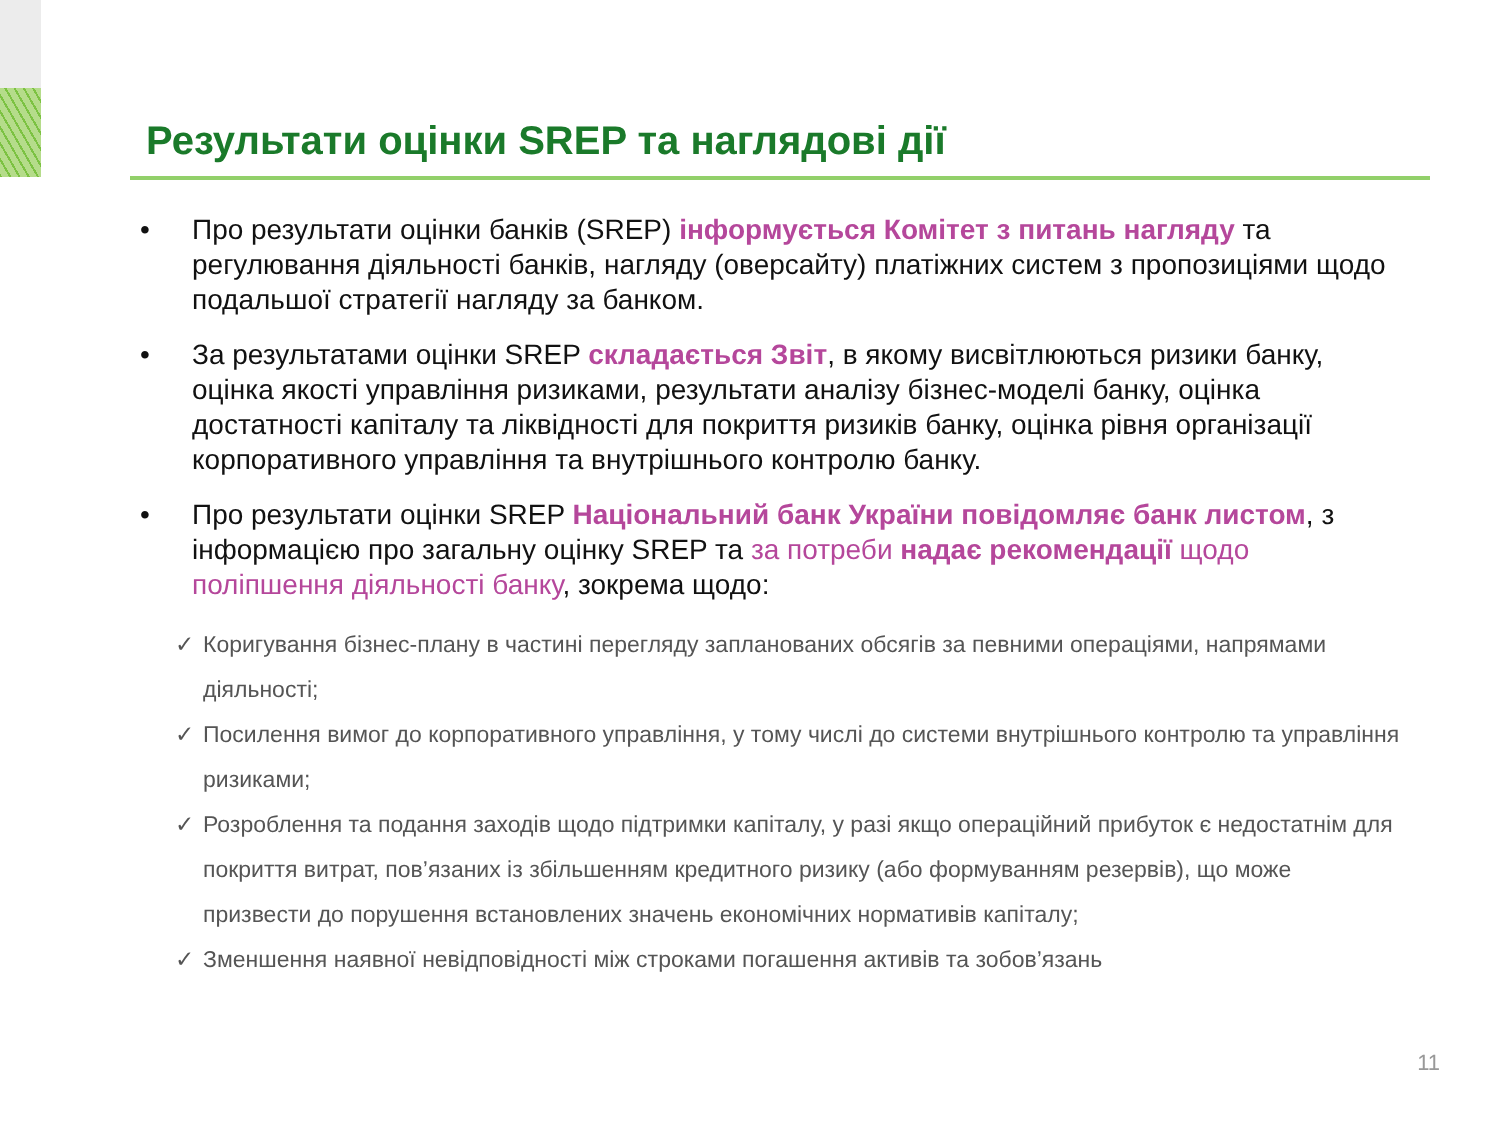Результати оцінки SREP та наглядові дії
• Про результати оцінки банків (SREP) інформується Комітет з питань нагляду та регулювання діяльності банків, нагляду (оверсайту) платіжних систем з пропозиціями щодо подальшої стратегії нагляду за банком.
• За результатами оцінки SREP складається Звіт, в якому висвітлюються ризики банку, оцінка якості управління ризиками, результати аналізу бізнес-моделі банку, оцінка достатності капіталу та ліквідності для покриття ризиків банку, оцінка рівня організації корпоративного управління та внутрішнього контролю банку.
• Про результати оцінки SREP Національний банк України повідомляє банк листом, з інформацією про загальну оцінку SREP та за потреби надає рекомендації щодо поліпшення діяльності банку, зокрема щодо:
✓ Коригування бізнес-плану в частині перегляду запланованих обсягів за певними операціями, напрямами діяльності;
✓ Посилення вимог до корпоративного управління, у тому числі до системи внутрішнього контролю та управління ризиками;
✓ Розроблення та подання заходів щодо підтримки капіталу, у разі якщо операційний прибуток є недостатнім для покриття витрат, пов’язаних із збільшенням кредитного ризику (або формуванням резервів), що може призвести до порушення встановлених значень економічних нормативів капіталу;
✓ Зменшення наявної невідповідності між строками погашення активів та зобов’язань
11